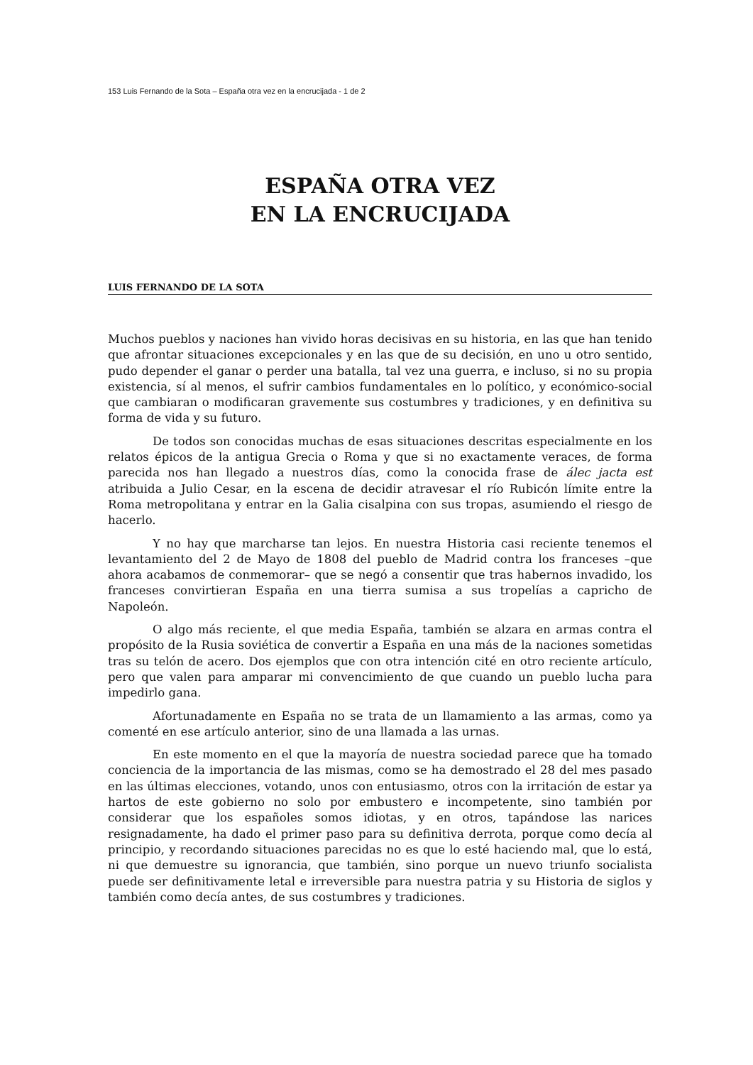153 Luis Fernando de la Sota – España otra vez en la encrucijada - 1 de 2
ESPAÑA OTRA VEZ
EN LA ENCRUCIJADA
LUIS FERNANDO DE LA SOTA
Muchos pueblos y naciones han vivido horas decisivas en su historia, en las que han tenido que afrontar situaciones excepcionales y en las que de su decisión, en uno u otro sentido, pudo depender el ganar o perder una batalla, tal vez una guerra, e incluso, si no su propia existencia, sí al menos, el sufrir cambios fundamentales en lo político, y económico-social que cambiaran o modificaran gravemente sus costumbres y tradiciones, y en definitiva su forma de vida y su futuro.
De todos son conocidas muchas de esas situaciones descritas especialmente en los relatos épicos de la antigua Grecia o Roma y que si no exactamente veraces, de forma parecida nos han llegado a nuestros días, como la conocida frase de álec jacta est atribuida a Julio Cesar, en la escena de decidir atravesar el río Rubicón límite entre la Roma metropolitana y entrar en la Galia cisalpina con sus tropas, asumiendo el riesgo de hacerlo.
Y no hay que marcharse tan lejos. En nuestra Historia casi reciente tenemos el levantamiento del 2 de Mayo de 1808 del pueblo de Madrid contra los franceses –que ahora acabamos de conmemorar– que se negó a consentir que tras habernos invadido, los franceses convirtieran España en una tierra sumisa a sus tropelías a capricho de Napoleón.
O algo más reciente, el que media España, también se alzara en armas contra el propósito de la Rusia soviética de convertir a España en una más de la naciones sometidas tras su telón de acero. Dos ejemplos que con otra intención cité en otro reciente artículo, pero que valen para amparar mi convencimiento de que cuando un pueblo lucha para impedirlo gana.
Afortunadamente en España no se trata de un llamamiento a las armas, como ya comenté en ese artículo anterior, sino de una llamada a las urnas.
En este momento en el que la mayoría de nuestra sociedad parece que ha tomado conciencia de la importancia de las mismas, como se ha demostrado el 28 del mes pasado en las últimas elecciones, votando, unos con entusiasmo, otros con la irritación de estar ya hartos de este gobierno no solo por embustero e incompetente, sino también por considerar que los españoles somos idiotas, y en otros, tapándose las narices resignadamente, ha dado el primer paso para su definitiva derrota, porque como decía al principio, y recordando situaciones parecidas no es que lo esté haciendo mal, que lo está, ni que demuestre su ignorancia, que también, sino porque un nuevo triunfo socialista puede ser definitivamente letal e irreversible para nuestra patria y su Historia de siglos y también como decía antes, de sus costumbres y tradiciones.